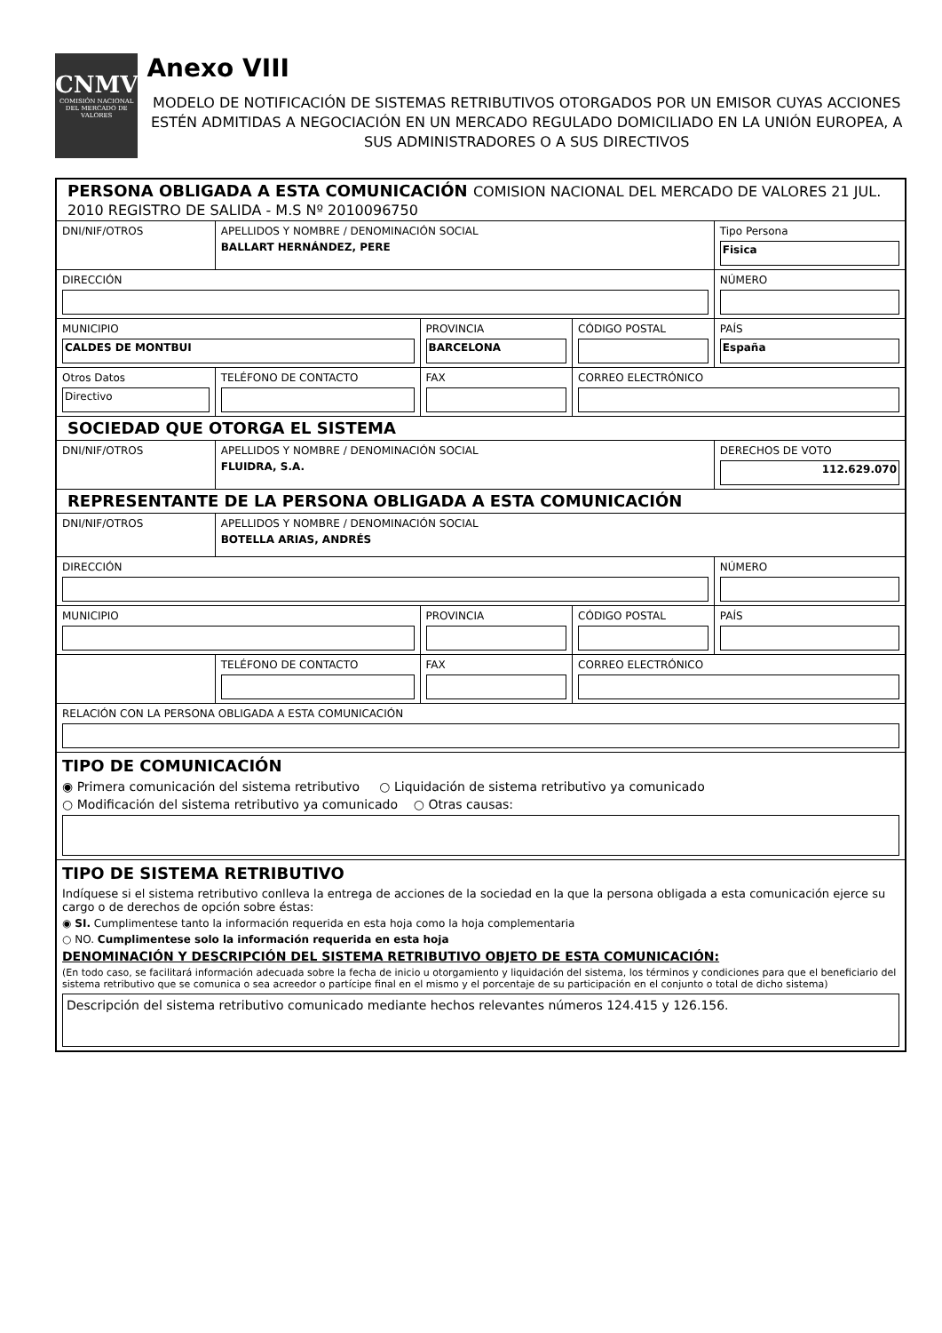CNMV
COMISIÓN NACIONAL DEL MERCADO DE VALORES
Anexo VIII
MODELO DE NOTIFICACIÓN DE SISTEMAS RETRIBUTIVOS OTORGADOS POR UN EMISOR CUYAS ACCIONES ESTÉN ADMITIDAS A NEGOCIACIÓN EN UN MERCADO REGULADO DOMICILIADO EN LA UNIÓN EUROPEA, A SUS ADMINISTRADORES O A SUS DIRECTIVOS
| PERSONA OBLIGADA A ESTA COMUNICACIÓN COMISION NACIONAL DEL MERCADO DE VALORES 21 JUL. 2010 REGISTRO DE SALIDA - M.S Nº 2010096750 | | | | |
| DNI/NIF/OTROS | APELLIDOS Y NOMBRE / DENOMINACIÓN SOCIAL BALLART HERNÁNDEZ, PERE | | | Tipo Persona Fisica |
| DIRECCIÓN | | | | NÚMERO |
| MUNICIPIO CALDES DE MONTBUI | | PROVINCIA BARCELONA | CÓDIGO POSTAL | PAÍS España |
| Otros Datos Directivo | TELÉFONO DE CONTACTO | FAX | CORREO ELECTRÓNICO | |
| SOCIEDAD QUE OTORGA EL SISTEMA | | | | |
| DNI/NIF/OTROS | APELLIDOS Y NOMBRE / DENOMINACIÓN SOCIAL FLUIDRA, S.A. | | | DERECHOS DE VOTO 112.629.070 |
| REPRESENTANTE DE LA PERSONA OBLIGADA A ESTA COMUNICACIÓN | | | | |
| DNI/NIF/OTROS | APELLIDOS Y NOMBRE / DENOMINACIÓN SOCIAL BOTELLA ARIAS, ANDRÉS | | | |
| DIRECCIÓN | | | | NÚMERO |
| MUNICIPIO | | PROVINCIA | CÓDIGO POSTAL | PAÍS |
| | TELÉFONO DE CONTACTO | FAX | CORREO ELECTRÓNICO | |
| RELACIÓN CON LA PERSONA OBLIGADA A ESTA COMUNICACIÓN | | | | |
| TIPO DE COMUNICACIÓN ◉ Primera comunicación del sistema retributivo ○ Liquidación de sistema retributivo ya comunicado ○ Modificación del sistema retributivo ya comunicado ○ Otras causas: | | | | |
| TIPO DE SISTEMA RETRIBUTIVO Indíquese si el sistema retributivo conlleva la entrega de acciones de la sociedad en la que la persona obligada a esta comunicación ejerce su cargo o de derechos de opción sobre éstas: ◉ SI. Cumplimentese tanto la información requerida en esta hoja como la hoja complementaria ○ NO. Cumplimentese solo la información requerida en esta hoja DENOMINACIÓN Y DESCRIPCIÓN DEL SISTEMA RETRIBUTIVO OBJETO DE ESTA COMUNICACIÓN: (En todo caso, se facilitará información adecuada sobre la fecha de inicio u otorgamiento y liquidación del sistema, los términos y condiciones para que el beneficiario del sistema retributivo que se comunica o sea acreedor o partícipe final en el mismo y el porcentaje de su participación en el conjunto o total de dicho sistema) Descripción del sistema retributivo comunicado mediante hechos relevantes números 124.415 y 126.156. | | | | |